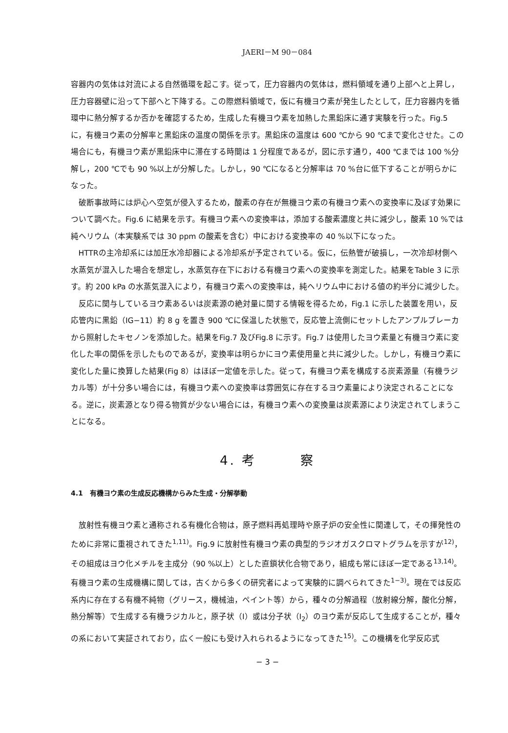JAERI－M 90－084
容器内の気体は対流による自然循環を起こす。従って，圧力容器内の気体は，燃料領域を通り上部へと上昇し，圧力容器壁に沿って下部へと下降する。この際燃料領域で，仮に有機ヨウ素が発生したとして，圧力容器内を循環中に熱分解するか否かを確認するため，生成した有機ヨウ素を加熱した黒鉛床に通す実験を行った。Fig.5 に，有機ヨウ素の分解率と黒鉛床の温度の関係を示す。黒鉛床の温度は 600 ℃から 90 ℃まで変化させた。この場合にも，有機ヨウ素が黒鉛床中に滞在する時間は 1 分程度であるが，図に示す通り，400 ℃までは 100 %分解し，200 ℃でも 90 %以上が分解した。しかし，90 ℃になると分解率は 70 %台に低下することが明らかになった。
破断事故時には炉心へ空気が侵入するため，酸素の存在が無機ヨウ素の有機ヨウ素への変換率に及ぼす効果について調べた。Fig.6 に結果を示す。有機ヨウ素への変換率は，添加する酸素濃度と共に減少し，酸素 10 %では純ヘリウム（本実験系では 30 ppm の酸素を含む）中における変換率の 40 %以下になった。
HTTRの主冷却系には加圧水冷却器による冷却系が予定されている。仮に，伝熱管が破損し，一次冷却材側へ水蒸気が混入した場合を想定し，水蒸気存在下における有機ヨウ素への変換率を測定した。結果をTable 3 に示す。約 200 kPa の水蒸気混入により，有機ヨウ素への変換率は，純ヘリウム中における値の約半分に減少した。
反応に関与しているヨウ素あるいは炭素源の絶対量に関する情報を得るため，Fig.1 に示した装置を用い，反応管内に黒鉛（IG−11）約 8 g を置き 900 ℃に保温した状態で，反応管上流側にセットしたアンプルブレーカから照射したキセノンを添加した。結果をFig.7 及びFig.8 に示す。Fig.7 は使用したヨウ素量と有機ヨウ素に変化した率の関係を示したものであるが，変換率は明らかにヨウ素使用量と共に減少した。しかし，有機ヨウ素に変化した量に換算した結果(Fig 8）はほぼ一定値を示した。従って，有機ヨウ素を構成する炭素源量（有機ラジカル等）が十分多い場合には，有機ヨウ素への変換率は雰囲気に存在するヨウ素量により決定されることになる。逆に，炭素源となり得る物質が少ない場合には，有機ヨウ素への変換量は炭素源により決定されてしまうことになる。
4. 考　　　察
4.1　有機ヨウ素の生成反応機構からみた生成・分解挙動
放射性有機ヨウ素と通称される有機化合物は，原子燃料再処理時や原子炉の安全性に関連して，その揮発性のために非常に重視されてきた<sup>1,11)</sup>。Fig.9 に放射性有機ヨウ素の典型的ラジオガスクロマトグラムを示すが<sup>12)</sup>，その組成はヨウ化メチルを主成分（90 %以上）とした直鎖状化合物であり，組成も常にほぼ一定である<sup>13,14)</sup>。有機ヨウ素の生成機構に関しては，古くから多くの研究者によって実験的に調べられてきた<sup>1−3)</sup>。現在では反応系内に存在する有機不純物（グリース，機械油，ペイント等）から，種々の分解過程（放射線分解，酸化分解，熱分解等）で生成する有機ラジカルと，原子状（I）或は分子状（I<sub>2</sub>）のヨウ素が反応して生成することが，種々の系において実証されており，広く一般にも受け入れられるようになってきた<sup>15)</sup>。この機構を化学反応式
− 3 −